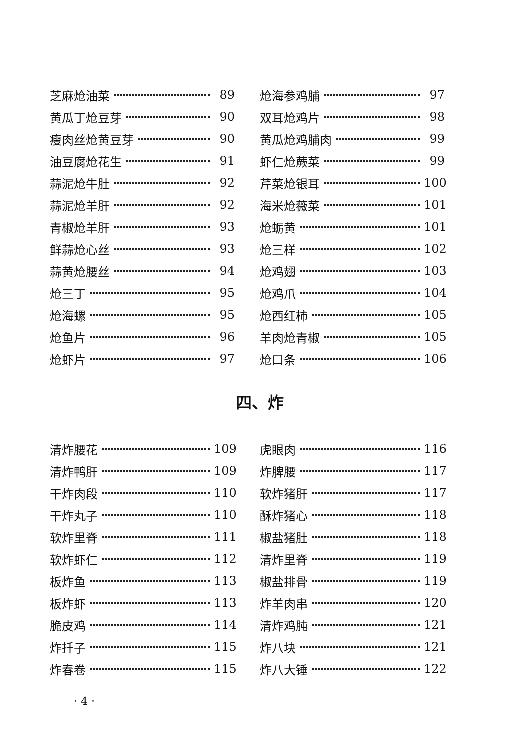芝麻炝油菜 89
黄瓜丁炝豆芽 90
瘦肉丝炝黄豆芽 90
油豆腐炝花生 91
蒜泥炝牛肚 92
蒜泥炝羊肝 92
青椒炝羊肝 93
鲜蒜炝心丝 93
蒜黄炝腰丝 94
炝三丁 95
炝海螺 95
炝鱼片 96
炝虾片 97
炝海参鸡脯 97
双耳炝鸡片 98
黄瓜炝鸡脯肉 99
虾仁炝蕨菜 99
芹菜炝银耳 100
海米炝薇菜 101
炝蛎黄 101
炝三样 102
炝鸡翅 103
炝鸡爪 104
炝西红柿 105
羊肉炝青椒 105
炝口条 106
四、炸
清炸腰花 109
清炸鸭肝 109
干炸肉段 110
干炸丸子 110
软炸里脊 111
软炸虾仁 112
板炸鱼 113
板炸虾 113
脆皮鸡 114
炸扦子 115
炸春卷 115
虎眼肉 116
炸脾腰 117
软炸猪肝 117
酥炸猪心 118
椒盐猪肚 118
清炸里脊 119
椒盐排骨 119
炸羊肉串 120
清炸鸡肫 121
炸八块 121
炸八大锤 122
· 4 ·